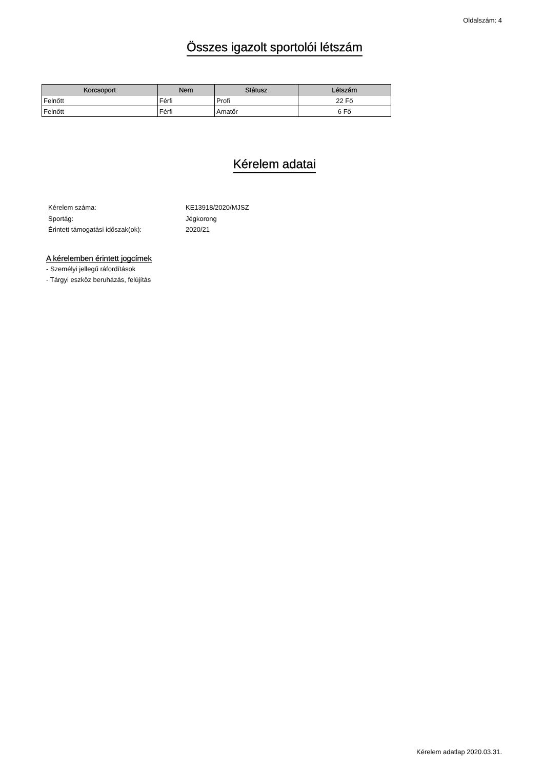Oldalszám: 4
Összes igazolt sportolói létszám
| Korcsoport | Nem | Státusz | Létszám |
| --- | --- | --- | --- |
| Felnőtt | Férfi | Profi | 22 Fő |
| Felnőtt | Férfi | Amatőr | 6 Fő |
Kérelem adatai
Kérelem száma: KE13918/2020/MJSZ
Sportág: Jégkorong
Érintett támogatási időszak(ok): 2020/21
A kérelemben érintett jogcímek
- Személyi jellegű ráfordítások
- Tárgyi eszköz beruházás, felújítás
Kérelem adatlap 2020.03.31.